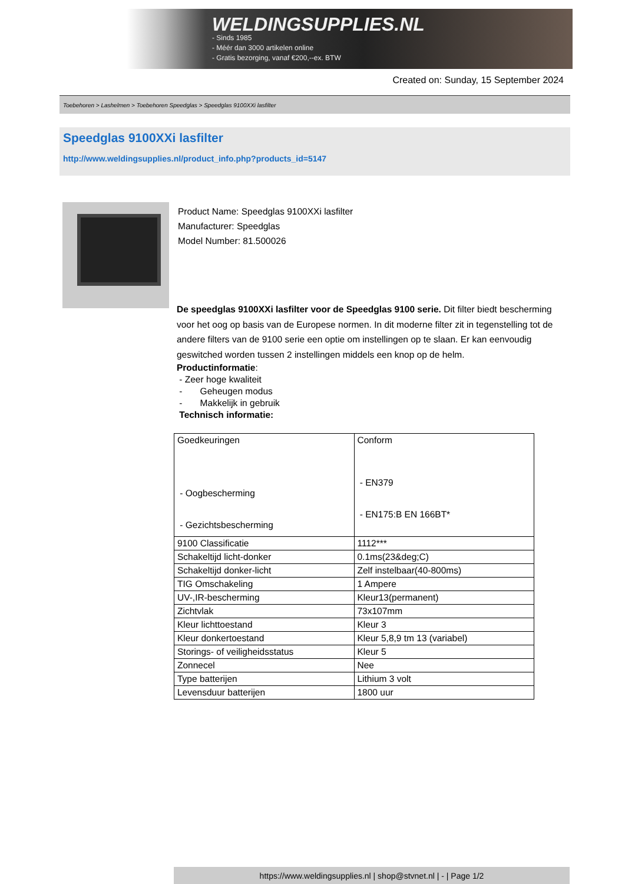WELDINGSUPPLIES.NL
- Sinds 1985
- Méér dan 3000 artikelen online
- Gratis bezorging, vanaf €200,--ex. BTW
Created on: Sunday, 15 September 2024
Toebehoren > Lashelmen > Toebehoren Speedglas > Speedglas 9100XXi lasfilter
Speedglas 9100XXi lasfilter
http://www.weldingsupplies.nl/product_info.php?products_id=5147
Product Name: Speedglas 9100XXi lasfilter
Manufacturer: Speedglas
Model Number: 81.500026
De speedglas 9100XXi lasfilter voor de Speedglas 9100 serie. Dit filter biedt bescherming voor het oog op basis van de Europese normen. In dit moderne filter zit in tegenstelling tot de andere filters van de 9100 serie een optie om instellingen op te slaan. Er kan eenvoudig geswitched worden tussen 2 instellingen middels een knop op de helm.
Productinformatie:
- Zeer hoge kwaliteit
- Geheugen modus
- Makkelijk in gebruik
Technisch informatie:
| Goedkeuringen - Oogbescherming - Gezichtsbescherming | Conform - EN379 - EN175:B EN 166BT* |
| 9100 Classificatie | 1112*** |
| Schakeltijd licht-donker | 0.1ms(23&deg;C) |
| Schakeltijd donker-licht | Zelf instelbaar(40-800ms) |
| TIG Omschakeling | 1 Ampere |
| UV-,IR-bescherming | Kleur13(permanent) |
| Zichtvlak | 73x107mm |
| Kleur lichttoestand | Kleur 3 |
| Kleur donkertoestand | Kleur 5,8,9 tm 13 (variabel) |
| Storings- of veiligheidsstatus | Kleur 5 |
| Zonnecel | Nee |
| Type batterijen | Lithium 3 volt |
| Levensduur batterijen | 1800 uur |
https://www.weldingsupplies.nl | shop@stvnet.nl | - | Page 1/2